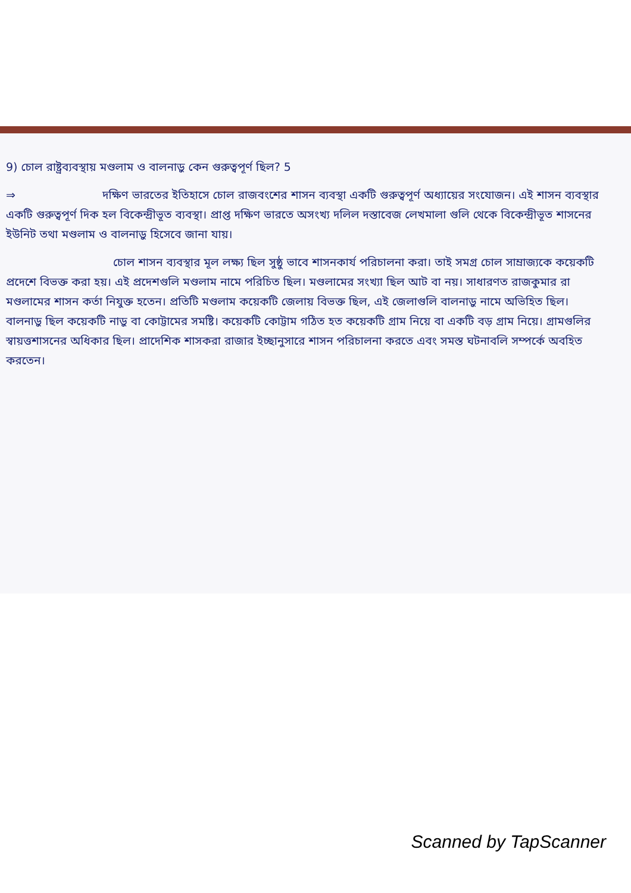9) চোল রাষ্ট্রব্যবস্থায় মণ্ডলাম ও বালনাড়ু কেন গুরুত্বপূর্ণ ছিল? 5
⇒ দক্ষিণ ভারতের ইতিহাসে চোল রাজবংশের শাসন ব্যবস্থা একটি গুরুত্বপূর্ণ অধ্যায়ের সংযোজন। এই শাসন ব্যবস্থার একটি গুরুত্বপূর্ণ দিক হল বিকেন্দ্রীভূত ব্যবস্থা। প্রাপ্ত দক্ষিণ ভারতে অসংখ্য দলিল দস্তাবেজ লেখমালা গুলি থেকে বিকেন্দ্রীভূত শাসনের ইউনিট তথা মণ্ডলাম ও বালনাড়ু হিসেবে জানা যায়।
চোল শাসন ব্যবস্থার মূল লক্ষ্য ছিল সুষ্ঠু ভাবে শাসনকার্য পরিচালনা করা। তাই সমগ্র চোল সাম্রাজ্যকে কয়েকটি প্রদেশে বিভক্ত করা হয়। এই প্রদেশগুলি মণ্ডলাম নামে পরিচিত ছিল। মণ্ডলামের সংখ্যা ছিল আট বা নয়। সাধারণত রাজকুমার রা মণ্ডলামের শাসন কর্তা নিযুক্ত হতেন। প্রতিটি মণ্ডলাম কয়েকটি জেলায় বিভক্ত ছিল, এই জেলাগুলি বালনাড়ু নামে অভিহিত ছিল। বালনাড়ু ছিল কয়েকটি নাড়ু বা কোট্টামের সমষ্টি। কয়েকটি কোট্টাম গঠিত হত কয়েকটি গ্রাম নিয়ে বা একটি বড় গ্রাম নিয়ে। গ্রামগুলির স্বায়ত্তশাসনের অধিকার ছিল। প্রাদেশিক শাসকরা রাজার ইচ্ছানুসারে শাসন পরিচালনা করতে এবং সমস্ত ঘটনাবলি সম্পর্কে অবহিত করতেন।
Scanned by TapScanner